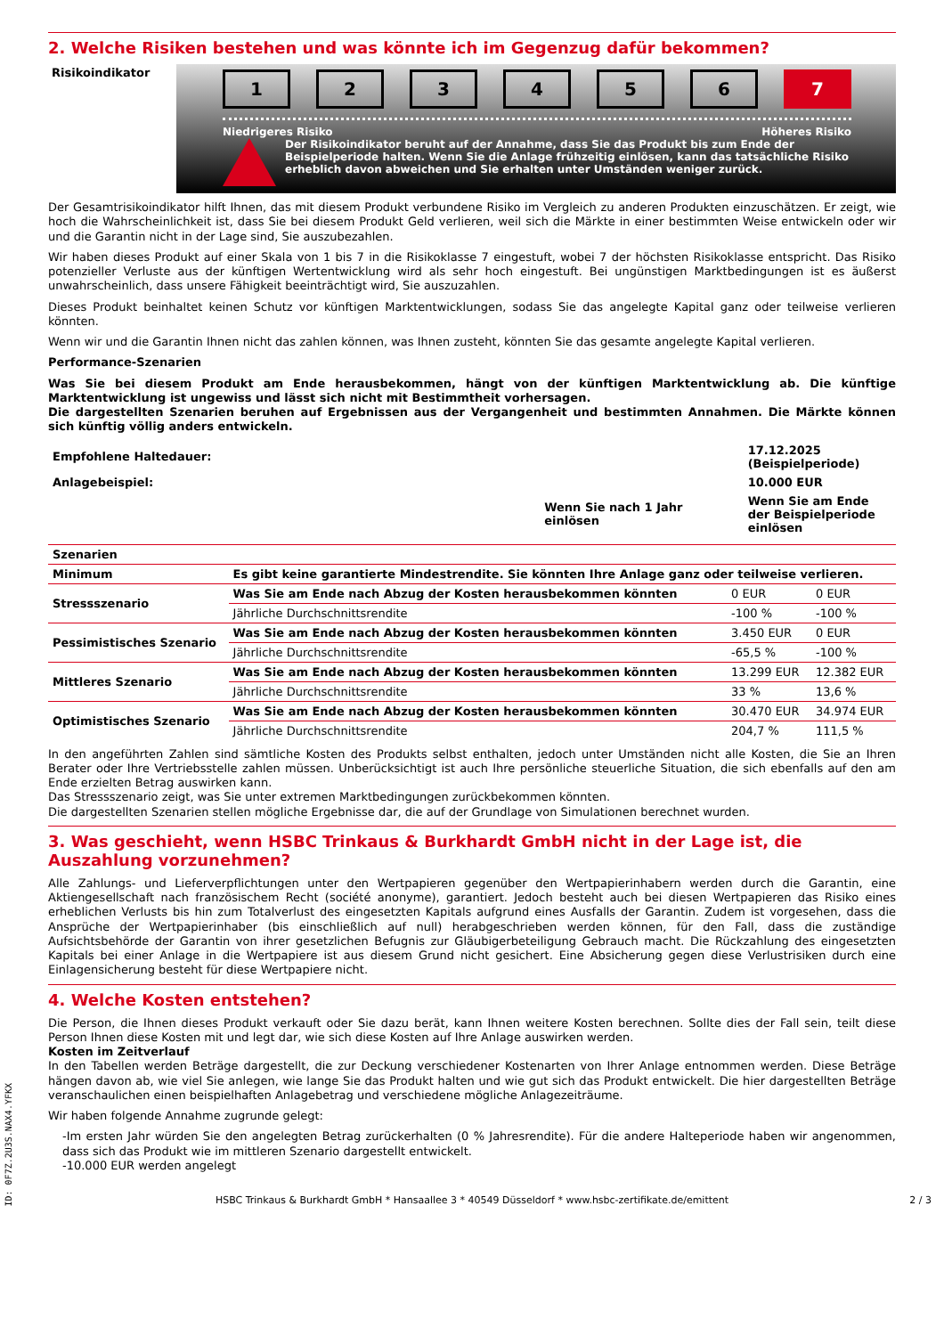2. Welche Risiken bestehen und was könnte ich im Gegenzug dafür bekommen?
Risikoindikator
123456 7
Niedrigeres Risiko Höheres Risiko
Der Risikoindikator beruht auf der Annahme, dass Sie das Produkt bis zum Ende der Beispielperiode halten. Wenn Sie die Anlage frühzeitig einlösen, kann das tatsächliche Risiko erheblich davon abweichen und Sie erhalten unter Umständen weniger zurück.
Der Gesamtrisikoindikator hilft Ihnen, das mit diesem Produkt verbundene Risiko im Vergleich zu anderen Produkten einzuschätzen. Er zeigt, wie hoch die Wahrscheinlichkeit ist, dass Sie bei diesem Produkt Geld verlieren, weil sich die Märkte in einer bestimmten Weise entwickeln oder wir und die Garantin nicht in der Lage sind, Sie auszubezahlen.
Wir haben dieses Produkt auf einer Skala von 1 bis 7 in die Risikoklasse 7 eingestuft, wobei 7 der höchsten Risikoklasse entspricht. Das Risiko potenzieller Verluste aus der künftigen Wertentwicklung wird als sehr hoch eingestuft. Bei ungünstigen Marktbedingungen ist es äußerst unwahrscheinlich, dass unsere Fähigkeit beeinträchtigt wird, Sie auszuzahlen.
Dieses Produkt beinhaltet keinen Schutz vor künftigen Marktentwicklungen, sodass Sie das angelegte Kapital ganz oder teilweise verlieren könnten.
Wenn wir und die Garantin Ihnen nicht das zahlen können, was Ihnen zusteht, könnten Sie das gesamte angelegte Kapital verlieren.
Performance-Szenarien
Was Sie bei diesem Produkt am Ende herausbekommen, hängt von der künftigen Marktentwicklung ab. Die künftige Marktentwicklung ist ungewiss und lässt sich nicht mit Bestimmtheit vorhersagen.
Die dargestellten Szenarien beruhen auf Ergebnissen aus der Vergangenheit und bestimmten Annahmen. Die Märkte können sich künftig völlig anders entwickeln.
| Empfohlene Haltedauer: | | 17.12.2025 (Beispielperiode) |
| Anlagebeispiel: | | 10.000 EUR |
| | Wenn Sie nach 1 Jahr einlösen | Wenn Sie am Ende der Beispielperiode einlösen |
| Szenarien | | | |
| Minimum | Es gibt keine garantierte Mindestrendite. Sie könnten Ihre Anlage ganz oder teilweise verlieren. | | |
| Stressszenario | Was Sie am Ende nach Abzug der Kosten herausbekommen könnten | 0 EUR | 0 EUR |
| | Jährliche Durchschnittsrendite | -100 % | -100 % |
| Pessimistisches Szenario | Was Sie am Ende nach Abzug der Kosten herausbekommen könnten | 3.450 EUR | 0 EUR |
| | Jährliche Durchschnittsrendite | -65,5 % | -100 % |
| Mittleres Szenario | Was Sie am Ende nach Abzug der Kosten herausbekommen könnten | 13.299 EUR | 12.382 EUR |
| | Jährliche Durchschnittsrendite | 33 % | 13,6 % |
| Optimistisches Szenario | Was Sie am Ende nach Abzug der Kosten herausbekommen könnten | 30.470 EUR | 34.974 EUR |
| | Jährliche Durchschnittsrendite | 204,7 % | 111,5 % |
In den angeführten Zahlen sind sämtliche Kosten des Produkts selbst enthalten, jedoch unter Umständen nicht alle Kosten, die Sie an Ihren Berater oder Ihre Vertriebsstelle zahlen müssen. Unberücksichtigt ist auch Ihre persönliche steuerliche Situation, die sich ebenfalls auf den am Ende erzielten Betrag auswirken kann.
Das Stressszenario zeigt, was Sie unter extremen Marktbedingungen zurückbekommen könnten.
Die dargestellten Szenarien stellen mögliche Ergebnisse dar, die auf der Grundlage von Simulationen berechnet wurden.
3. Was geschieht, wenn HSBC Trinkaus & Burkhardt GmbH nicht in der Lage ist, die Auszahlung vorzunehmen?
Alle Zahlungs- und Lieferverpflichtungen unter den Wertpapieren gegenüber den Wertpapierinhabern werden durch die Garantin, eine Aktiengesellschaft nach französischem Recht (société anonyme), garantiert. Jedoch besteht auch bei diesen Wertpapieren das Risiko eines erheblichen Verlusts bis hin zum Totalverlust des eingesetzten Kapitals aufgrund eines Ausfalls der Garantin. Zudem ist vorgesehen, dass die Ansprüche der Wertpapierinhaber (bis einschließlich auf null) herabgeschrieben werden können, für den Fall, dass die zuständige Aufsichtsbehörde der Garantin von ihrer gesetzlichen Befugnis zur Gläubigerbeteiligung Gebrauch macht. Die Rückzahlung des eingesetzten Kapitals bei einer Anlage in die Wertpapiere ist aus diesem Grund nicht gesichert. Eine Absicherung gegen diese Verlustrisiken durch eine Einlagensicherung besteht für diese Wertpapiere nicht.
4. Welche Kosten entstehen?
Die Person, die Ihnen dieses Produkt verkauft oder Sie dazu berät, kann Ihnen weitere Kosten berechnen. Sollte dies der Fall sein, teilt diese Person Ihnen diese Kosten mit und legt dar, wie sich diese Kosten auf Ihre Anlage auswirken werden.
Kosten im Zeitverlauf
In den Tabellen werden Beträge dargestellt, die zur Deckung verschiedener Kostenarten von Ihrer Anlage entnommen werden. Diese Beträge hängen davon ab, wie viel Sie anlegen, wie lange Sie das Produkt halten und wie gut sich das Produkt entwickelt. Die hier dargestellten Beträge veranschaulichen einen beispielhaften Anlagebetrag und verschiedene mögliche Anlagezeiträume.
Wir haben folgende Annahme zugrunde gelegt:
-Im ersten Jahr würden Sie den angelegten Betrag zurückerhalten (0 % Jahresrendite). Für die andere Halteperiode haben wir angenommen, dass sich das Produkt wie im mittleren Szenario dargestellt entwickelt.
-10.000 EUR werden angelegt
HSBC Trinkaus & Burkhardt GmbH * Hansaallee 3 * 40549 Düsseldorf * www.hsbc-zertifikate.de/emittent 2 / 3
ID: 0F7Z.2U3S.NAX4.YFKX